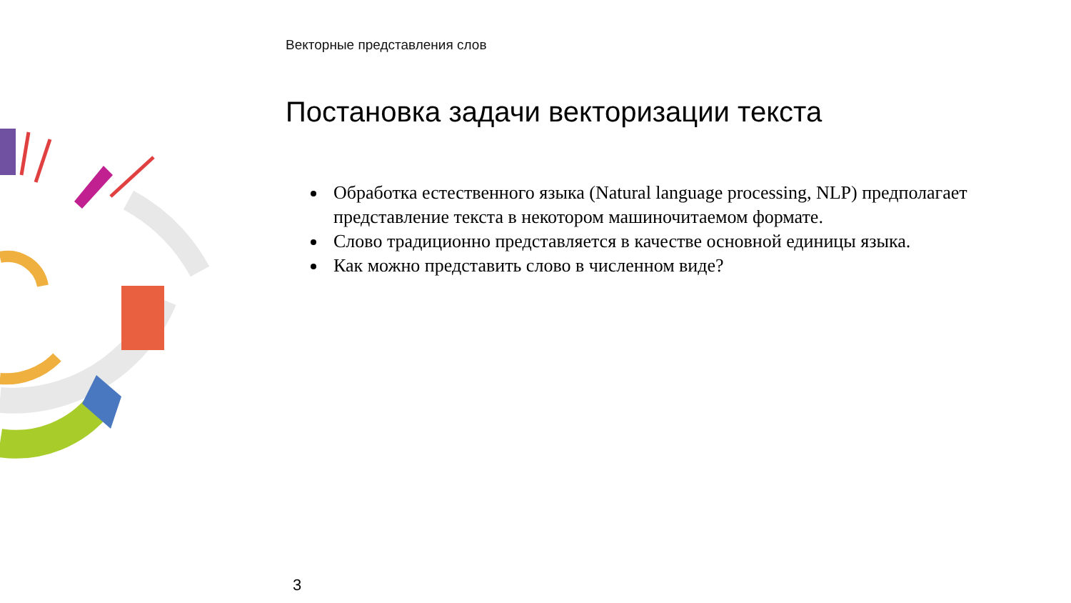Векторные представления слов
Постановка задачи векторизации текста
Обработка естественного языка (Natural language processing, NLP) предполагает представление текста в некотором машиночитаемом формате.
Слово традиционно представляется в качестве основной единицы языка.
Как можно представить слово в численном виде?
3